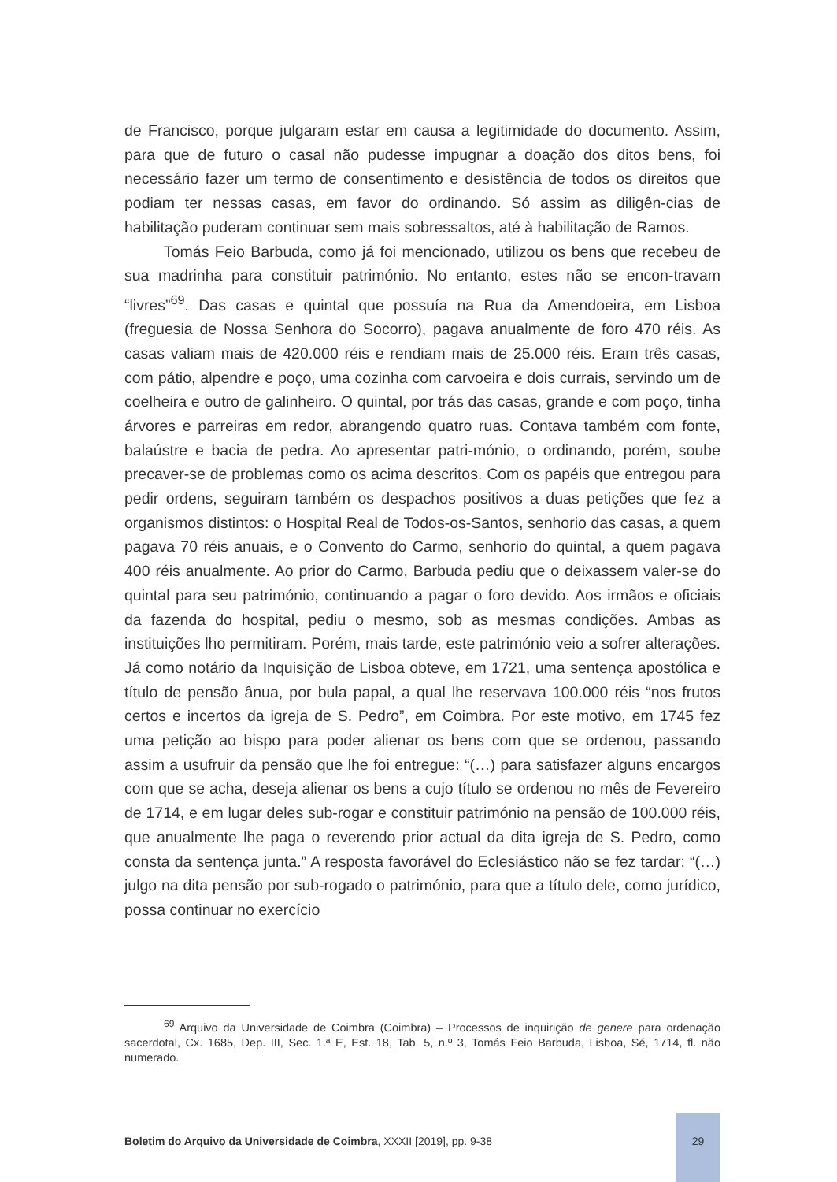de Francisco, porque julgaram estar em causa a legitimidade do documento. Assim, para que de futuro o casal não pudesse impugnar a doação dos ditos bens, foi necessário fazer um termo de consentimento e desistência de todos os direitos que podiam ter nessas casas, em favor do ordinando. Só assim as diligên-cias de habilitação puderam continuar sem mais sobressaltos, até à habilitação de Ramos.
Tomás Feio Barbuda, como já foi mencionado, utilizou os bens que recebeu de sua madrinha para constituir património. No entanto, estes não se encon-travam “livres”<sup>69</sup>. Das casas e quintal que possuía na Rua da Amendoeira, em Lisboa (freguesia de Nossa Senhora do Socorro), pagava anualmente de foro 470 réis. As casas valiam mais de 420.000 réis e rendiam mais de 25.000 réis. Eram três casas, com pátio, alpendre e poço, uma cozinha com carvoeira e dois currais, servindo um de coelheira e outro de galinheiro. O quintal, por trás das casas, grande e com poço, tinha árvores e parreiras em redor, abrangendo quatro ruas. Contava também com fonte, balaústre e bacia de pedra. Ao apresentar patri-mónio, o ordinando, porém, soube precaver-se de problemas como os acima descritos. Com os papéis que entregou para pedir ordens, seguiram também os despachos positivos a duas petições que fez a organismos distintos: o Hospital Real de Todos-os-Santos, senhorio das casas, a quem pagava 70 réis anuais, e o Convento do Carmo, senhorio do quintal, a quem pagava 400 réis anualmente. Ao prior do Carmo, Barbuda pediu que o deixassem valer-se do quintal para seu património, continuando a pagar o foro devido. Aos irmãos e oficiais da fazenda do hospital, pediu o mesmo, sob as mesmas condições. Ambas as instituições lho permitiram. Porém, mais tarde, este património veio a sofrer alterações. Já como notário da Inquisição de Lisboa obteve, em 1721, uma sentença apostólica e título de pensão ânua, por bula papal, a qual lhe reservava 100.000 réis “nos frutos certos e incertos da igreja de S. Pedro”, em Coimbra. Por este motivo, em 1745 fez uma petição ao bispo para poder alienar os bens com que se ordenou, passando assim a usufruir da pensão que lhe foi entregue: “(…) para satisfazer alguns encargos com que se acha, deseja alienar os bens a cujo título se ordenou no mês de Fevereiro de 1714, e em lugar deles sub-rogar e constituir património na pensão de 100.000 réis, que anualmente lhe paga o reverendo prior actual da dita igreja de S. Pedro, como consta da sentença junta.” A resposta favorável do Eclesiástico não se fez tardar: “(…) julgo na dita pensão por sub-rogado o património, para que a título dele, como jurídico, possa continuar no exercício
<sup>69</sup> Arquivo da Universidade de Coimbra (Coimbra) – Processos de inquirição de genere para ordenação sacerdotal, Cx. 1685, Dep. III, Sec. 1.ª E, Est. 18, Tab. 5, n.º 3, Tomás Feio Barbuda, Lisboa, Sé, 1714, fl. não numerado.
Boletim do Arquivo da Universidade de Coimbra, XXXII [2019], pp. 9-38
29